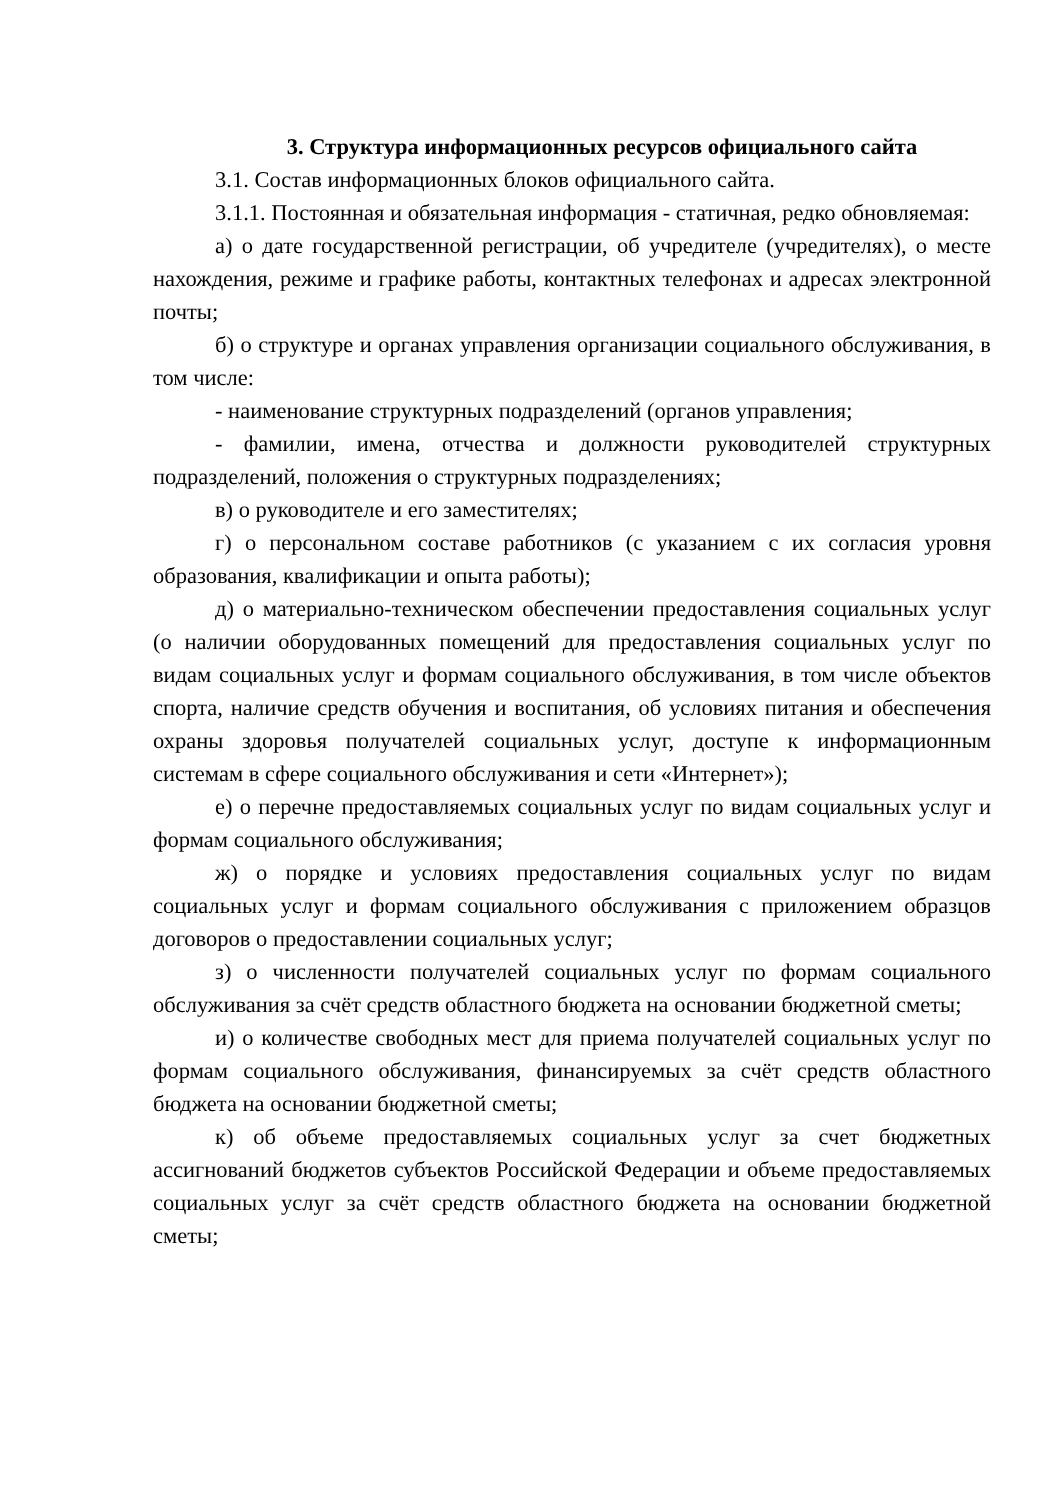3. Структура информационных ресурсов официального сайта
3.1. Состав информационных блоков официального сайта.
3.1.1. Постоянная и обязательная информация - статичная, редко обновляемая:
а) о дате государственной регистрации, об учредителе (учредителях), о месте нахождения, режиме и графике работы, контактных телефонах и адресах электронной почты;
б) о структуре и органах управления организации социального обслуживания, в том числе:
- наименование структурных подразделений (органов управления;
- фамилии, имена, отчества и должности руководителей структурных подразделений, положения о структурных подразделениях;
в) о руководителе и его заместителях;
г) о персональном составе работников (с указанием с их согласия уровня образования, квалификации и опыта работы);
д) о материально-техническом обеспечении предоставления социальных услуг (о наличии оборудованных помещений для предоставления социальных услуг по видам социальных услуг и формам социального обслуживания, в том числе объектов спорта, наличие средств обучения и воспитания, об условиях питания и обеспечения охраны здоровья получателей социальных услуг, доступе к информационным системам в сфере социального обслуживания и сети «Интернет»);
е) о перечне предоставляемых социальных услуг по видам социальных услуг и формам социального обслуживания;
ж) о порядке и условиях предоставления социальных услуг по видам социальных услуг и формам социального обслуживания с приложением образцов договоров о предоставлении социальных услуг;
з) о численности получателей социальных услуг по формам социального обслуживания за счёт средств областного бюджета на основании бюджетной сметы;
и) о количестве свободных мест для приема получателей социальных услуг по формам социального обслуживания, финансируемых за счёт средств областного бюджета на основании бюджетной сметы;
к) об объеме предоставляемых социальных услуг за счет бюджетных ассигнований бюджетов субъектов Российской Федерации и объеме предоставляемых социальных услуг за счёт средств областного бюджета на основании бюджетной сметы;